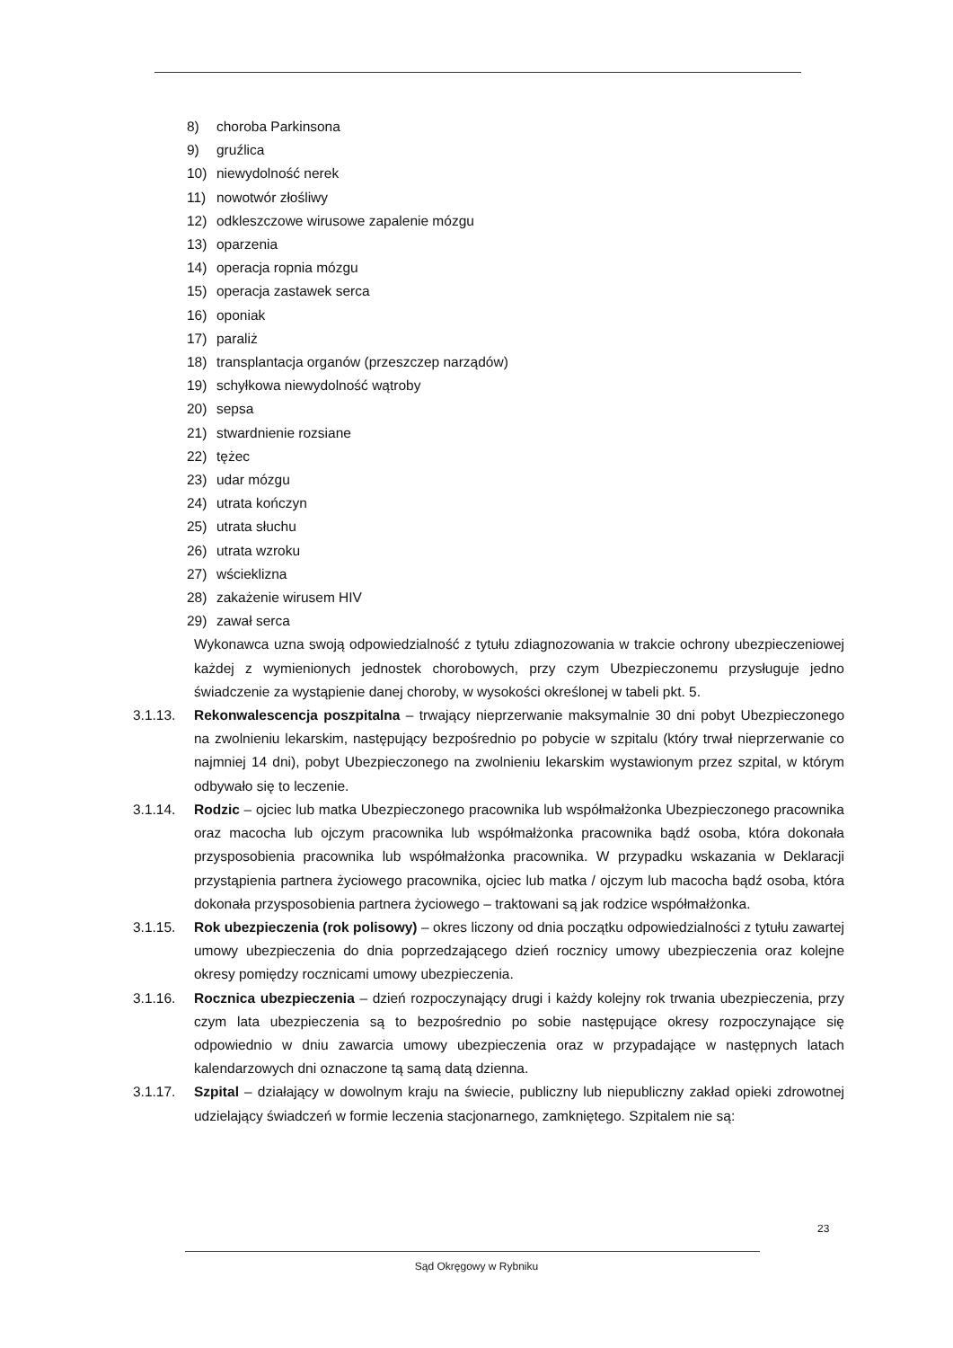8) choroba Parkinsona
9) gruźlica
10) niewydolność nerek
11) nowotwór złośliwy
12) odkleszczowe wirusowe zapalenie mózgu
13) oparzenia
14) operacja ropnia mózgu
15) operacja zastawek serca
16) oponiak
17) paraliż
18) transplantacja organów (przeszczep narządów)
19) schyłkowa niewydolność wątroby
20) sepsa
21) stwardnienie rozsiane
22) tężec
23) udar mózgu
24) utrata kończyn
25) utrata słuchu
26) utrata wzroku
27) wścieklizna
28) zakażenie wirusem HIV
29) zawał serca
Wykonawca uzna swoją odpowiedzialność z tytułu zdiagnozowania w trakcie ochrony ubezpieczeniowej każdej z wymienionych jednostek chorobowych, przy czym Ubezpieczonemu przysługuje jedno świadczenie za wystąpienie danej choroby, w wysokości określonej w tabeli pkt. 5.
3.1.13. Rekonwalescencja poszpitalna – trwający nieprzerwanie maksymalnie 30 dni pobyt Ubezpieczonego na zwolnieniu lekarskim, następujący bezpośrednio po pobycie w szpitalu (który trwał nieprzerwanie co najmniej 14 dni), pobyt Ubezpieczonego na zwolnieniu lekarskim wystawionym przez szpital, w którym odbywało się to leczenie.
3.1.14. Rodzic – ojciec lub matka Ubezpieczonego pracownika lub współmałżonka Ubezpieczonego pracownika oraz macocha lub ojczym pracownika lub współmałżonka pracownika bądź osoba, która dokonała przysposobienia pracownika lub współmałżonka pracownika. W przypadku wskazania w Deklaracji przystąpienia partnera życiowego pracownika, ojciec lub matka / ojczym lub macocha bądź osoba, która dokonała przysposobienia partnera życiowego – traktowani są jak rodzice współmałżonka.
3.1.15. Rok ubezpieczenia (rok polisowy) – okres liczony od dnia początku odpowiedzialności z tytułu zawartej umowy ubezpieczenia do dnia poprzedzającego dzień rocznicy umowy ubezpieczenia oraz kolejne okresy pomiędzy rocznicami umowy ubezpieczenia.
3.1.16. Rocznica ubezpieczenia – dzień rozpoczynający drugi i każdy kolejny rok trwania ubezpieczenia, przy czym lata ubezpieczenia są to bezpośrednio po sobie następujące okresy rozpoczynające się odpowiednio w dniu zawarcia umowy ubezpieczenia oraz w przypadające w następnych latach kalendarzowych dni oznaczone tą samą datą dzienna.
3.1.17. Szpital – działający w dowolnym kraju na świecie, publiczny lub niepubliczny zakład opieki zdrowotnej udzielający świadczeń w formie leczenia stacjonarnego, zamkniętego. Szpitalem nie są:
23
Sąd Okręgowy w Rybniku